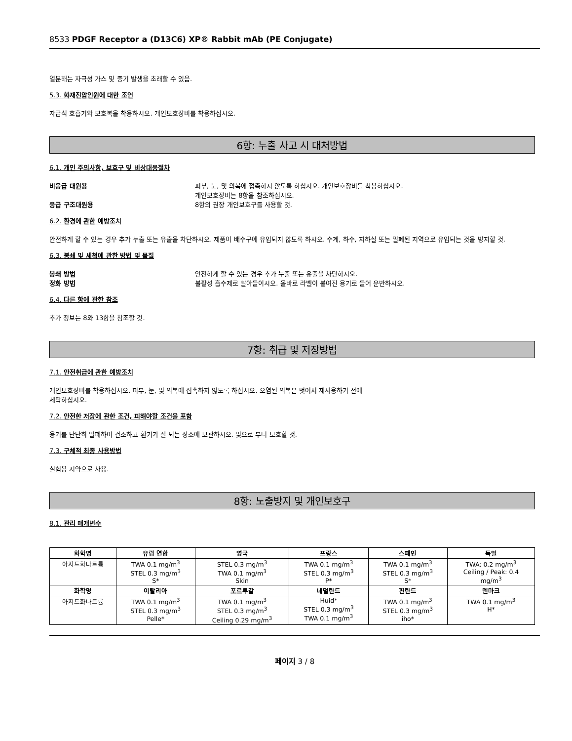8533 PDGF Receptor a (D13C6) XP® Rabbit mAb (PE Conjugate)
열분해는 자극성 가스 및 증기 발생을 초래할 수 있음.
5.3. 화재진압인원에 대한 조언
자급식 호흡기와 보호복을 착용하시오. 개인보호장비를 착용하십시오.
6항: 누출 사고 시 대처방법
6.1. 개인 주의사항, 보호구 및 비상대응절차
비응급 대원용 피부, 눈, 및 의복에 접촉하지 않도록 하십시오. 개인보호장비를 착용하십시오.
개인보호장비는 8항을 참조하십시오.
응급 구조대원용 8항의 권장 개인보호구를 사용할 것.
6.2. 환경에 관한 예방조치
안전하게 할 수 있는 경우 추가 누출 또는 유출을 차단하시오. 제품이 배수구에 유입되지 않도록 하시오. 수계, 하수, 지하실 또는 밀폐된 지역으로 유입되는 것을 방지할 것.
6.3. 봉쇄 및 세척에 관한 방법 및 물질
봉쇄 방법 안전하게 할 수 있는 경우 추가 누출 또는 유출을 차단하시오.
정화 방법 불활성 흡수제로 빨아들이시오. 올바로 라벨이 붙여진 용기로 들어 운반하시오.
6.4. 다른 항에 관한 참조
추가 정보는 8와 13항을 참조할 것.
7항: 취급 및 저장방법
7.1. 안전취급에 관한 예방조치
개인보호장비를 착용하십시오. 피부, 눈, 및 의복에 접촉하지 않도록 하십시오. 오염된 의복은 벗어서 재사용하기 전에
세탁하십시오.
7.2. 안전한 저장에 관한 조건, 피해야할 조건을 포함
용기를 단단히 밀폐하여 건조하고 환기가 잘 되는 장소에 보관하시오. 빛으로 부터 보호할 것.
7.3. 구체적 최종 사용방법
실험용 시약으로 사용.
8항: 노출방지 및 개인보호구
8.1. 관리 매개변수
| 화학명 | 유럽 연합 | 영국 | 프랑스 | 스페인 | 독일 |
| --- | --- | --- | --- | --- | --- |
| 아지드화나트륨 | TWA 0.1 mg/m<sup>3</sup> STEL 0.3 mg/m<sup>3</sup> S* | STEL 0.3 mg/m<sup>3</sup> TWA 0.1 mg/m<sup>3</sup> Skin | TWA 0.1 mg/m<sup>3</sup> STEL 0.3 mg/m<sup>3</sup> P* | TWA 0.1 mg/m<sup>3</sup> STEL 0.3 mg/m<sup>3</sup> S* | TWA: 0.2 mg/m<sup>3</sup> Ceiling / Peak: 0.4 mg/m<sup>3</sup> |
| 화학명 | 이탈리아 | 포르투갈 | 네덜란드 | 핀란드 | 덴마크 |
| 아지드화나트륨 | TWA 0.1 mg/m<sup>3</sup> STEL 0.3 mg/m<sup>3</sup> Pelle* | TWA 0.1 mg/m<sup>3</sup> STEL 0.3 mg/m<sup>3</sup> Ceiling 0.29 mg/m<sup>3</sup> | Huid* STEL 0.3 mg/m<sup>3</sup> TWA 0.1 mg/m<sup>3</sup> | TWA 0.1 mg/m<sup>3</sup> STEL 0.3 mg/m<sup>3</sup> iho* | TWA 0.1 mg/m<sup>3</sup> H* |
페이지 3 / 8